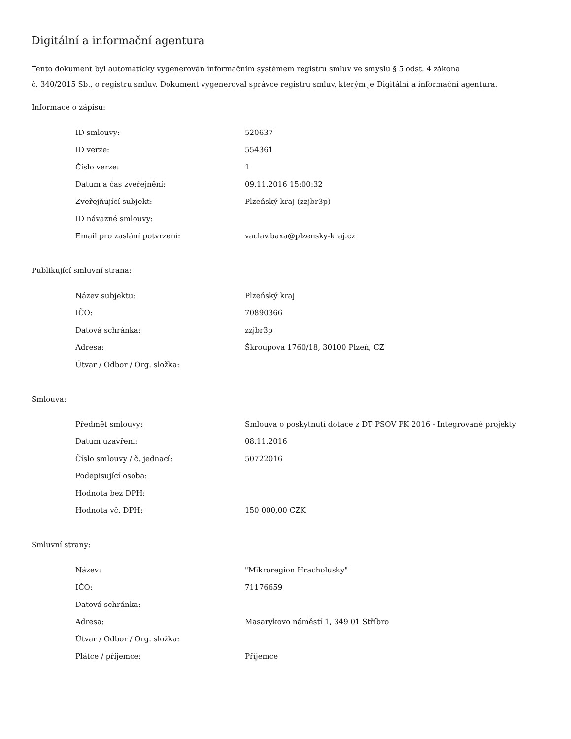Digitální a informační agentura
Tento dokument byl automaticky vygenerován informačním systémem registru smluv ve smyslu § 5 odst. 4 zákona
č. 340/2015 Sb., o registru smluv. Dokument vygeneroval správce registru smluv, kterým je Digitální a informační agentura.
Informace o zápisu:
| ID smlouvy: | 520637 |
| ID verze: | 554361 |
| Číslo verze: | 1 |
| Datum a čas zveřejnění: | 09.11.2016 15:00:32 |
| Zveřejňující subjekt: | Plzeňský kraj (zzjbr3p) |
| ID návazné smlouvy: | |
| Email pro zaslání potvrzení: | vaclav.baxa@plzensky-kraj.cz |
Publikující smluvní strana:
| Název subjektu: | Plzeňský kraj |
| IČO: | 70890366 |
| Datová schránka: | zzjbr3p |
| Adresa: | Škroupova 1760/18, 30100 Plzeň, CZ |
| Útvar / Odbor / Org. složka: | |
Smlouva:
| Předmět smlouvy: | Smlouva o poskytnutí dotace z DT PSOV PK 2016 - Integrované projekty |
| Datum uzavření: | 08.11.2016 |
| Číslo smlouvy / č. jednací: | 50722016 |
| Podepisující osoba: | |
| Hodnota bez DPH: | |
| Hodnota vč. DPH: | 150 000,00 CZK |
Smluvní strany:
| Název: | "Mikroregion Hracholusky" |
| IČO: | 71176659 |
| Datová schránka: | |
| Adresa: | Masarykovo náměstí 1, 349 01 Stříbro |
| Útvar / Odbor / Org. složka: | |
| Plátce / příjemce: | Příjemce |